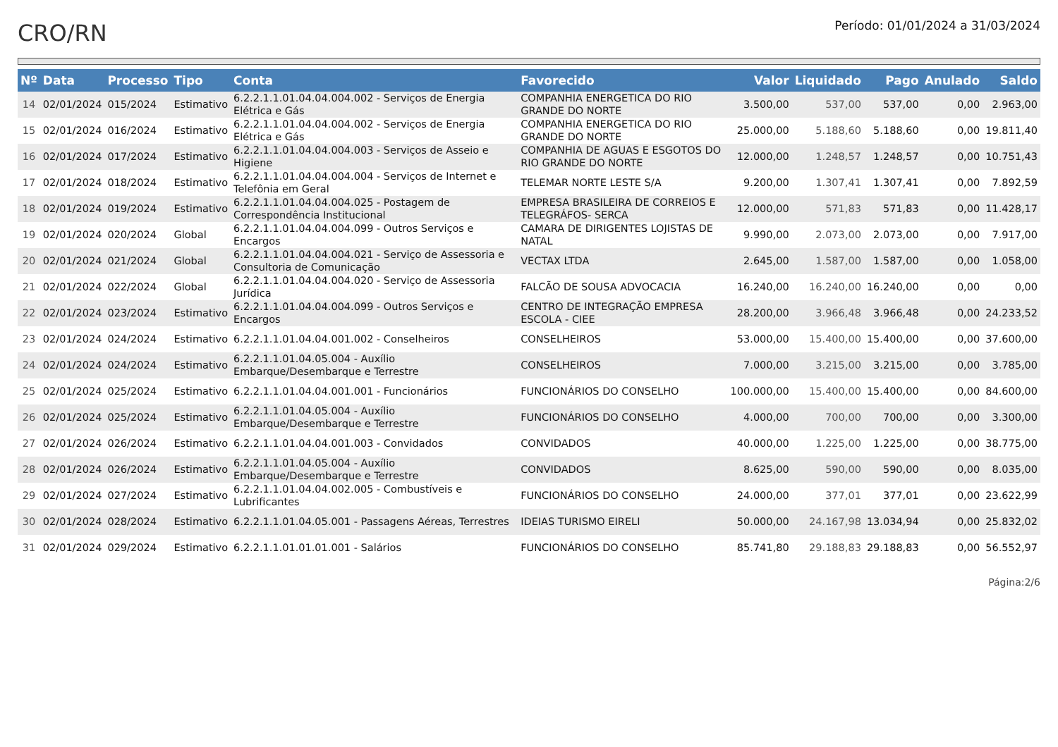CRO/RN
Período: 01/01/2024 a 31/03/2024
| Nº | Data | Processo | Tipo | Conta | Favorecido | Valor | Liquidado | Pago | Anulado | Saldo |
| --- | --- | --- | --- | --- | --- | --- | --- | --- | --- | --- |
| 14 | 02/01/2024 | 015/2024 | Estimativo | 6.2.2.1.1.01.04.04.004.002 - Serviços de Energia Elétrica e Gás | COMPANHIA ENERGETICA DO RIO GRANDE DO NORTE | 3.500,00 | 537,00 | 537,00 | 0,00 | 2.963,00 |
| 15 | 02/01/2024 | 016/2024 | Estimativo | 6.2.2.1.1.01.04.04.004.002 - Serviços de Energia Elétrica e Gás | COMPANHIA ENERGETICA DO RIO GRANDE DO NORTE | 25.000,00 | 5.188,60 | 5.188,60 | 0,00 | 19.811,40 |
| 16 | 02/01/2024 | 017/2024 | Estimativo | 6.2.2.1.1.01.04.04.004.003 - Serviços de Asseio e Higiene | COMPANHIA DE AGUAS E ESGOTOS DO RIO GRANDE DO NORTE | 12.000,00 | 1.248,57 | 1.248,57 | 0,00 | 10.751,43 |
| 17 | 02/01/2024 | 018/2024 | Estimativo | 6.2.2.1.1.01.04.04.004.004 - Serviços de Internet e Telefônia em Geral | TELEMAR NORTE LESTE S/A | 9.200,00 | 1.307,41 | 1.307,41 | 0,00 | 7.892,59 |
| 18 | 02/01/2024 | 019/2024 | Estimativo | 6.2.2.1.1.01.04.04.004.025 - Postagem de Correspondência Institucional | EMPRESA BRASILEIRA DE CORREIOS E TELEGRÁFOS- SERCA | 12.000,00 | 571,83 | 571,83 | 0,00 | 11.428,17 |
| 19 | 02/01/2024 | 020/2024 | Global | 6.2.2.1.1.01.04.04.004.099 - Outros Serviços e Encargos | CAMARA DE DIRIGENTES LOJISTAS DE NATAL | 9.990,00 | 2.073,00 | 2.073,00 | 0,00 | 7.917,00 |
| 20 | 02/01/2024 | 021/2024 | Global | 6.2.2.1.1.01.04.04.004.021 - Serviço de Assessoria e Consultoria de Comunicação | VECTAX LTDA | 2.645,00 | 1.587,00 | 1.587,00 | 0,00 | 1.058,00 |
| 21 | 02/01/2024 | 022/2024 | Global | 6.2.2.1.1.01.04.04.004.020 - Serviço de Assessoria Jurídica | FALCÃO DE SOUSA ADVOCACIA | 16.240,00 | 16.240,00 | 16.240,00 | 0,00 | 0,00 |
| 22 | 02/01/2024 | 023/2024 | Estimativo | 6.2.2.1.1.01.04.04.004.099 - Outros Serviços e Encargos | CENTRO DE INTEGRAÇÃO EMPRESA ESCOLA - CIEE | 28.200,00 | 3.966,48 | 3.966,48 | 0,00 | 24.233,52 |
| 23 | 02/01/2024 | 024/2024 | Estimativo | 6.2.2.1.1.01.04.04.001.002 - Conselheiros | CONSELHEIROS | 53.000,00 | 15.400,00 | 15.400,00 | 0,00 | 37.600,00 |
| 24 | 02/01/2024 | 024/2024 | Estimativo | 6.2.2.1.1.01.04.05.004 - Auxílio Embarque/Desembarque e Terrestre | CONSELHEIROS | 7.000,00 | 3.215,00 | 3.215,00 | 0,00 | 3.785,00 |
| 25 | 02/01/2024 | 025/2024 | Estimativo | 6.2.2.1.1.01.04.04.001.001 - Funcionários | FUNCIONÁRIOS DO CONSELHO | 100.000,00 | 15.400,00 | 15.400,00 | 0,00 | 84.600,00 |
| 26 | 02/01/2024 | 025/2024 | Estimativo | 6.2.2.1.1.01.04.05.004 - Auxílio Embarque/Desembarque e Terrestre | FUNCIONÁRIOS DO CONSELHO | 4.000,00 | 700,00 | 700,00 | 0,00 | 3.300,00 |
| 27 | 02/01/2024 | 026/2024 | Estimativo | 6.2.2.1.1.01.04.04.001.003 - Convidados | CONVIDADOS | 40.000,00 | 1.225,00 | 1.225,00 | 0,00 | 38.775,00 |
| 28 | 02/01/2024 | 026/2024 | Estimativo | 6.2.2.1.1.01.04.05.004 - Auxílio Embarque/Desembarque e Terrestre | CONVIDADOS | 8.625,00 | 590,00 | 590,00 | 0,00 | 8.035,00 |
| 29 | 02/01/2024 | 027/2024 | Estimativo | 6.2.2.1.1.01.04.04.002.005 - Combustíveis e Lubrificantes | FUNCIONÁRIOS DO CONSELHO | 24.000,00 | 377,01 | 377,01 | 0,00 | 23.622,99 |
| 30 | 02/01/2024 | 028/2024 | Estimativo | 6.2.2.1.1.01.04.05.001 - Passagens Aéreas, Terrestres | IDEIAS TURISMO EIRELI | 50.000,00 | 24.167,98 | 13.034,94 | 0,00 | 25.832,02 |
| 31 | 02/01/2024 | 029/2024 | Estimativo | 6.2.2.1.1.01.01.01.001 - Salários | FUNCIONÁRIOS DO CONSELHO | 85.741,80 | 29.188,83 | 29.188,83 | 0,00 | 56.552,97 |
Página:2/6